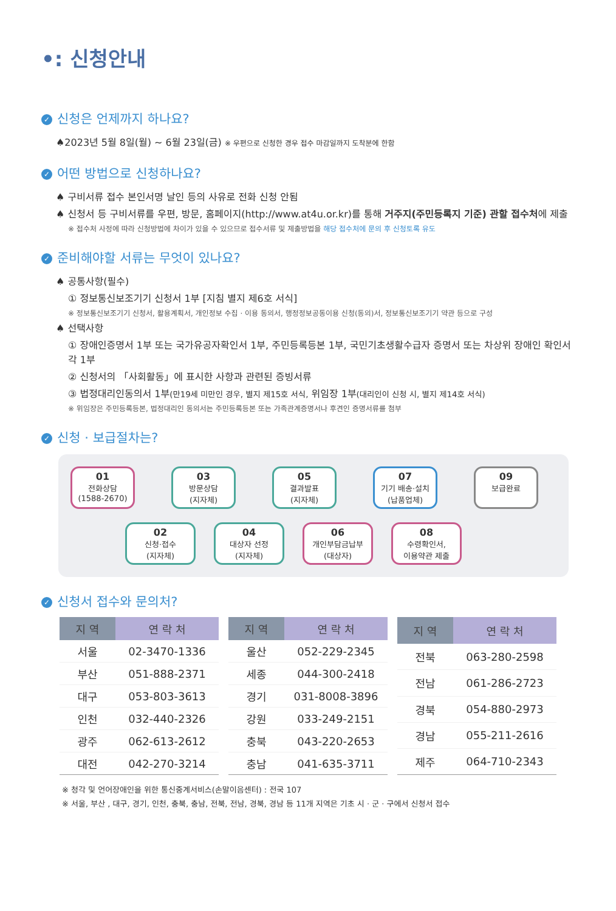•: 신청안내
✓ 신청은 언제까지 하나요?
♠2023년 5월 8일(월) ~ 6월 23일(금) ※ 우편으로 신청한 경우 접수 마감일까지 도착분에 한함
✓ 어떤 방법으로 신청하나요?
♠ 구비서류 접수 본인서명 날인 등의 사유로 전화 신청 안됨
♠ 신청서 등 구비서류를 우편, 방문, 홈페이지(http://www.at4u.or.kr)를 통해 거주지(주민등록지 기준) 관할 접수처에 제출
※ 접수처 사정에 따라 신청방법에 차이가 있을 수 있으므로 접수서류 및 제출방법을 해당 접수처에 문의 후 신청토록 유도
✓ 준비해야할 서류는 무엇이 있나요?
♠ 공통사항(필수)
① 정보통신보조기기 신청서 1부 [지침 별지 제6호 서식]
※ 정보통신보조기기 신청서, 활용계획서, 개인정보 수집 · 이용 동의서, 행정정보공동이용 신청(동의)서, 정보통신보조기기 약관 등으로 구성
♠ 선택사항
① 장애인증명서 1부 또는 국가유공자확인서 1부, 주민등록등본 1부, 국민기초생활수급자 증명서 또는 차상위 장애인 확인서 각 1부
② 신청서의 「사회활동」에 표시한 사항과 관련된 증빙서류
③ 법정대리인동의서 1부(만19세 미만인 경우, 별지 제15호 서식, 위임장 1부(대리인이 신청 시, 별지 제14호 서식)
※ 위임장은 주민등록등본, 법정대리인 동의서는 주민등록등본 또는 가족관계증명서나 후견인 증명서류를 첨부
✓ 신청 · 보급절차는?
01
전화상담
(1588-2670)
03
방문상담
(지자체)
05
결과발표
(지자체)
07
기기 배송·설치
(납품업체)
09
보급완료
02
신청·접수
(지자체)
04
대상자 선정
(지자체)
06
개인부담금납부
(대상자)
08
수령확인서,
이용약관 제출
✓ 신청서 접수와 문의처?
| 지 역 | 연 락 처 |
| --- | --- |
| 서울 | 02-3470-1336 |
| 부산 | 051-888-2371 |
| 대구 | 053-803-3613 |
| 인천 | 032-440-2326 |
| 광주 | 062-613-2612 |
| 대전 | 042-270-3214 |
| 지 역 | 연 락 처 |
| --- | --- |
| 울산 | 052-229-2345 |
| 세종 | 044-300-2418 |
| 경기 | 031-8008-3896 |
| 강원 | 033-249-2151 |
| 충북 | 043-220-2653 |
| 충남 | 041-635-3711 |
| 지 역 | 연 락 처 |
| --- | --- |
| 전북 | 063-280-2598 |
| 전남 | 061-286-2723 |
| 경북 | 054-880-2973 |
| 경남 | 055-211-2616 |
| 제주 | 064-710-2343 |
※ 청각 및 언어장애인을 위한 통신중계서비스(손말이음센터) : 전국 107
※ 서울, 부산 , 대구, 경기, 인천, 충북, 충남, 전북, 전남, 경북, 경남 등 11개 지역은 기초 시 · 군 · 구에서 신청서 접수